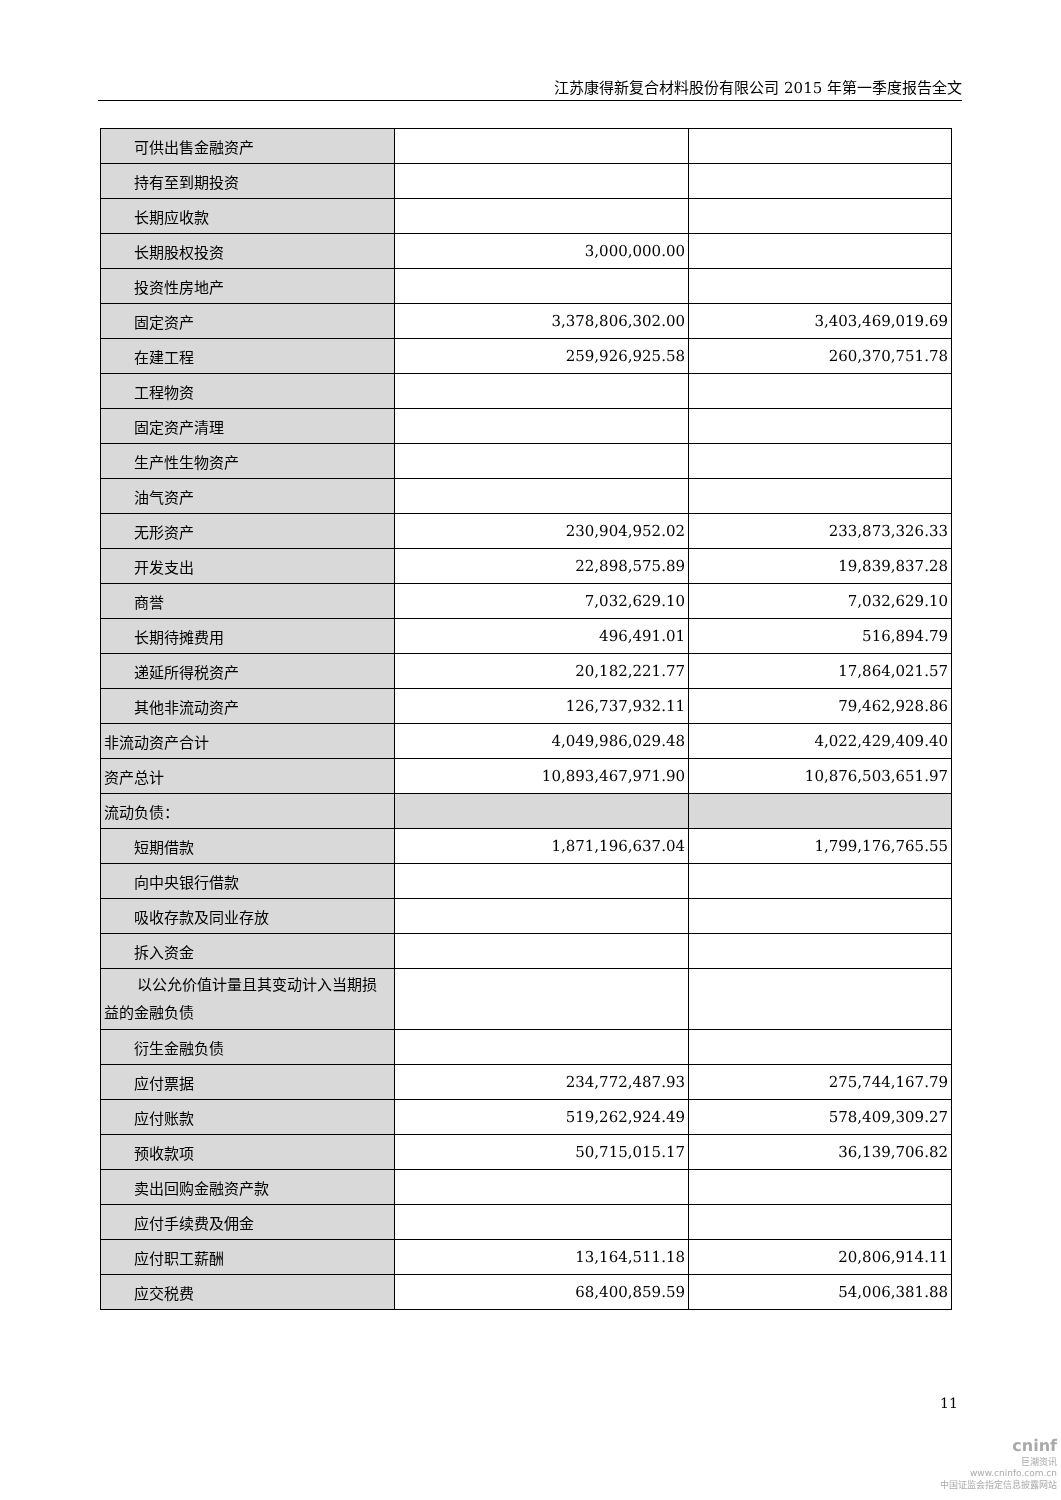江苏康得新复合材料股份有限公司 2015 年第一季度报告全文
| 可供出售金融资产 | | |
| 持有至到期投资 | | |
| 长期应收款 | | |
| 长期股权投资 | 3,000,000.00 | |
| 投资性房地产 | | |
| 固定资产 | 3,378,806,302.00 | 3,403,469,019.69 |
| 在建工程 | 259,926,925.58 | 260,370,751.78 |
| 工程物资 | | |
| 固定资产清理 | | |
| 生产性生物资产 | | |
| 油气资产 | | |
| 无形资产 | 230,904,952.02 | 233,873,326.33 |
| 开发支出 | 22,898,575.89 | 19,839,837.28 |
| 商誉 | 7,032,629.10 | 7,032,629.10 |
| 长期待摊费用 | 496,491.01 | 516,894.79 |
| 递延所得税资产 | 20,182,221.77 | 17,864,021.57 |
| 其他非流动资产 | 126,737,932.11 | 79,462,928.86 |
| 非流动资产合计 | 4,049,986,029.48 | 4,022,429,409.40 |
| 资产总计 | 10,893,467,971.90 | 10,876,503,651.97 |
| 流动负债： | | |
| 短期借款 | 1,871,196,637.04 | 1,799,176,765.55 |
| 向中央银行借款 | | |
| 吸收存款及同业存放 | | |
| 拆入资金 | | |
| 以公允价值计量且其变动计入当期损益的金融负债 | | |
| 衍生金融负债 | | |
| 应付票据 | 234,772,487.93 | 275,744,167.79 |
| 应付账款 | 519,262,924.49 | 578,409,309.27 |
| 预收款项 | 50,715,015.17 | 36,139,706.82 |
| 卖出回购金融资产款 | | |
| 应付手续费及佣金 | | |
| 应付职工薪酬 | 13,164,511.18 | 20,806,914.11 |
| 应交税费 | 68,400,859.59 | 54,006,381.88 |
11
cninf
巨潮资讯
www.cninfo.com.cn
中国证监会指定信息披露网站